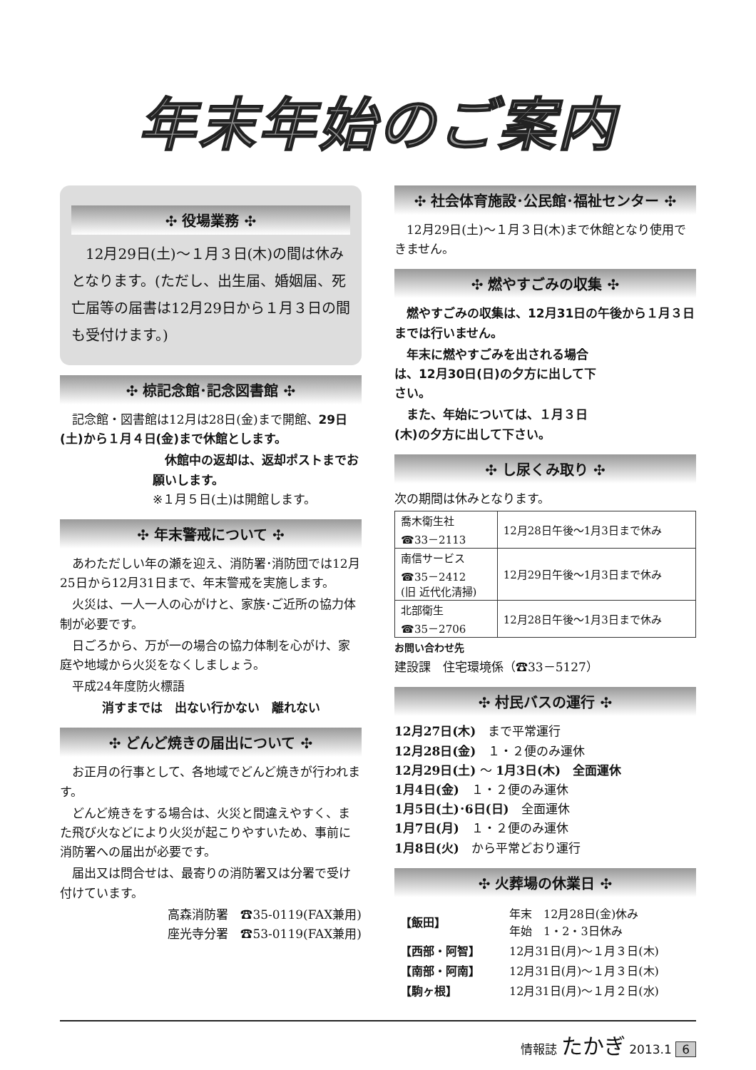年末年始のご案内
✣ 役場業務 ✣
　12月29日(土)～１月３日(木)の間は休みとなります。(ただし、出生届、婚姻届、死亡届等の届書は12月29日から１月３日の間も受付けます。)
✣ 椋記念館･記念図書館 ✣
　記念館・図書館は12月は28日(金)まで開館、29日(土)から１月４日(金)まで休館とします。
　休館中の返却は、返却ポストまでお願いします。
※１月５日(土)は開館します。
✣ 年末警戒について ✣
　あわただしい年の瀬を迎え、消防署･消防団では12月25日から12月31日まで、年末警戒を実施します。
　火災は、一人一人の心がけと、家族･ご近所の協力体制が必要です。
　日ごろから、万が一の場合の協力体制を心がけ、家庭や地域から火災をなくしましょう。
　平成24年度防火標語
消すまでは　出ない行かない　離れない
✣ どんど焼きの届出について ✣
　お正月の行事として、各地域でどんど焼きが行われます。
　どんど焼きをする場合は、火災と間違えやすく、また飛び火などにより火災が起こりやすいため、事前に消防署への届出が必要です。
　届出又は問合せは、最寄りの消防署又は分署で受け付けています。
高森消防署　☎35-0119(FAX兼用)
座光寺分署　☎53-0119(FAX兼用)
✣ 社会体育施設･公民館･福祉センター ✣
　12月29日(土)～１月３日(木)まで休館となり使用できません。
✣ 燃やすごみの収集 ✣
　燃やすごみの収集は、12月31日の午後から１月３日までは行いません。
　年末に燃やすごみを出される場合は、12月30日(日)の夕方に出して下さい。
　また、年始については、１月３日(木)の夕方に出して下さい。
✣ し尿くみ取り ✣
次の期間は休みとなります。
| 喬木衛生社 ☎33－2113 | 12月28日午後～1月3日まで休み |
| 南信サービス ☎35－2412 (旧 近代化清掃) | 12月29日午後～1月3日まで休み |
| 北部衛生 ☎35－2706 | 12月28日午後～1月3日まで休み |
お問い合わせ先
建設課　住宅環境係（☎33－5127）
✣ 村民バスの運行 ✣
12月27日(木)　まで平常運行
12月28日(金)　１・２便のみ運休
12月29日(土) ～ 1月3日(木)　全面運休
1月4日(金)　１・２便のみ運休
1月5日(土)･6日(日)　全面運休
1月7日(月)　１・２便のみ運休
1月8日(火)　から平常どおり運行
✣ 火葬場の休業日 ✣
| 【飯田】 | 年末 12月28日(金)休み 年始 1・2・3日休み |
| 【西部・阿智】 | 12月31日(月)～１月３日(木) |
| 【南部・阿南】 | 12月31日(月)～１月３日(木) |
| 【駒ヶ根】 | 12月31日(月)～１月２日(水) |
情報誌 たかぎ 2013.1 6